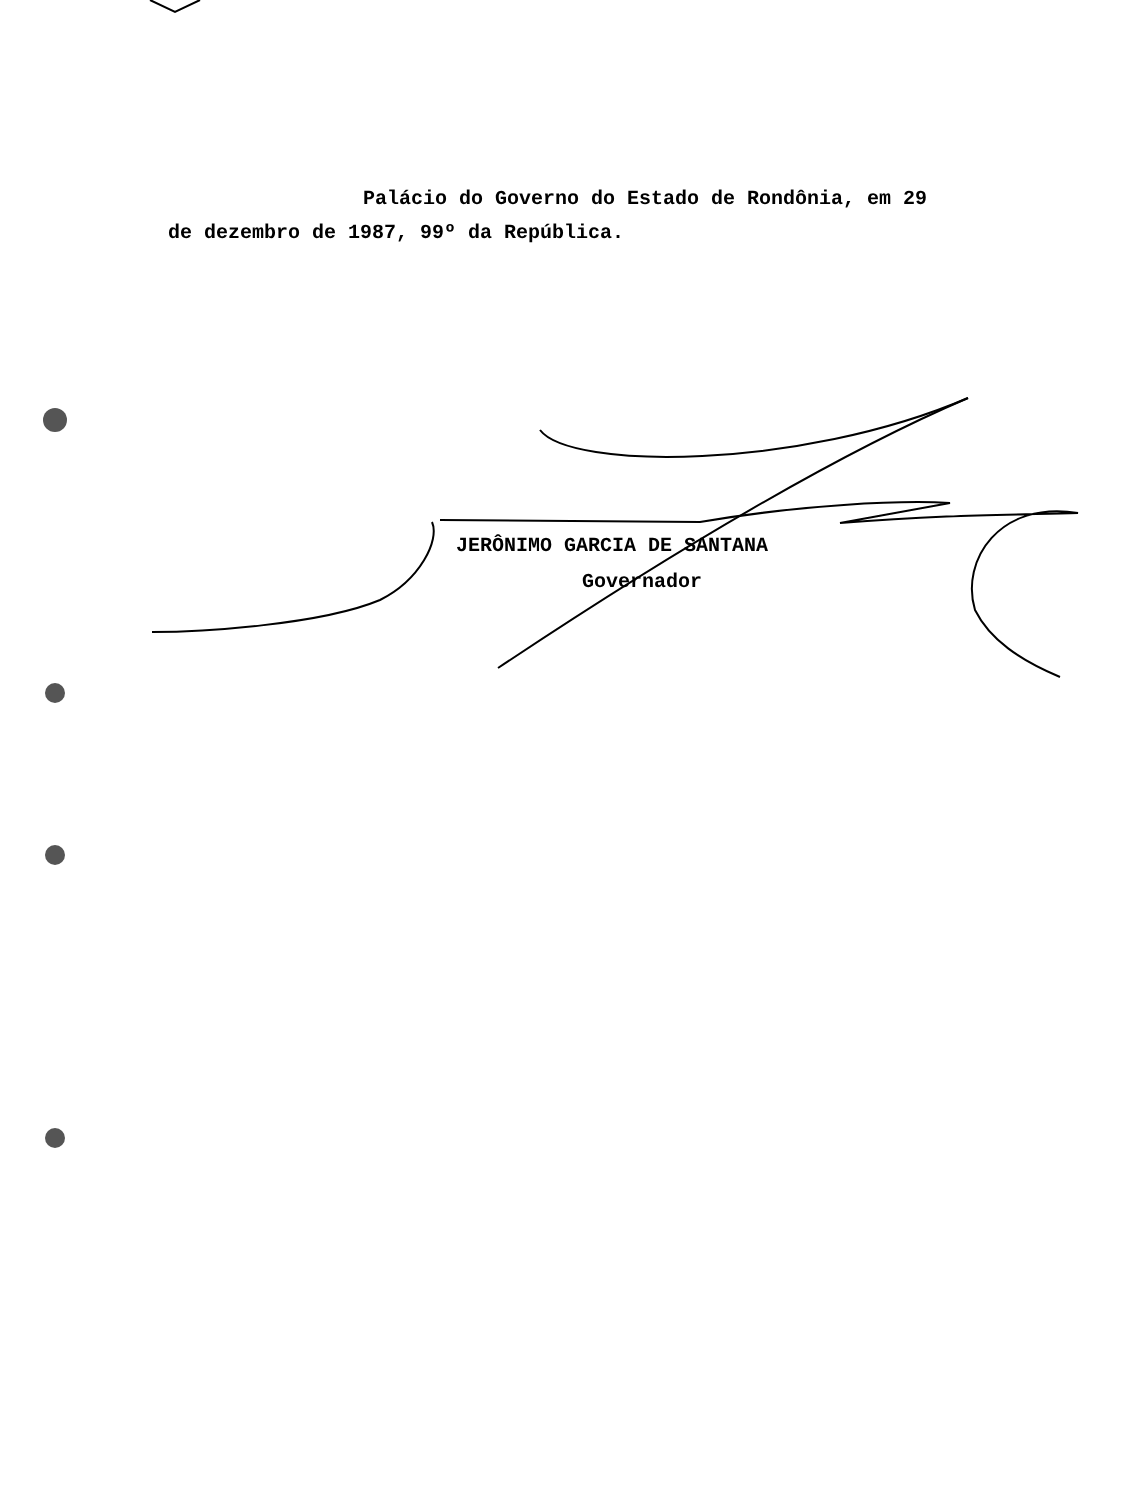Palácio do Governo do Estado de Rondônia, em 29
de dezembro de 1987, 99º da República.
JERÔNIMO GARCIA DE SANTANA
Governador